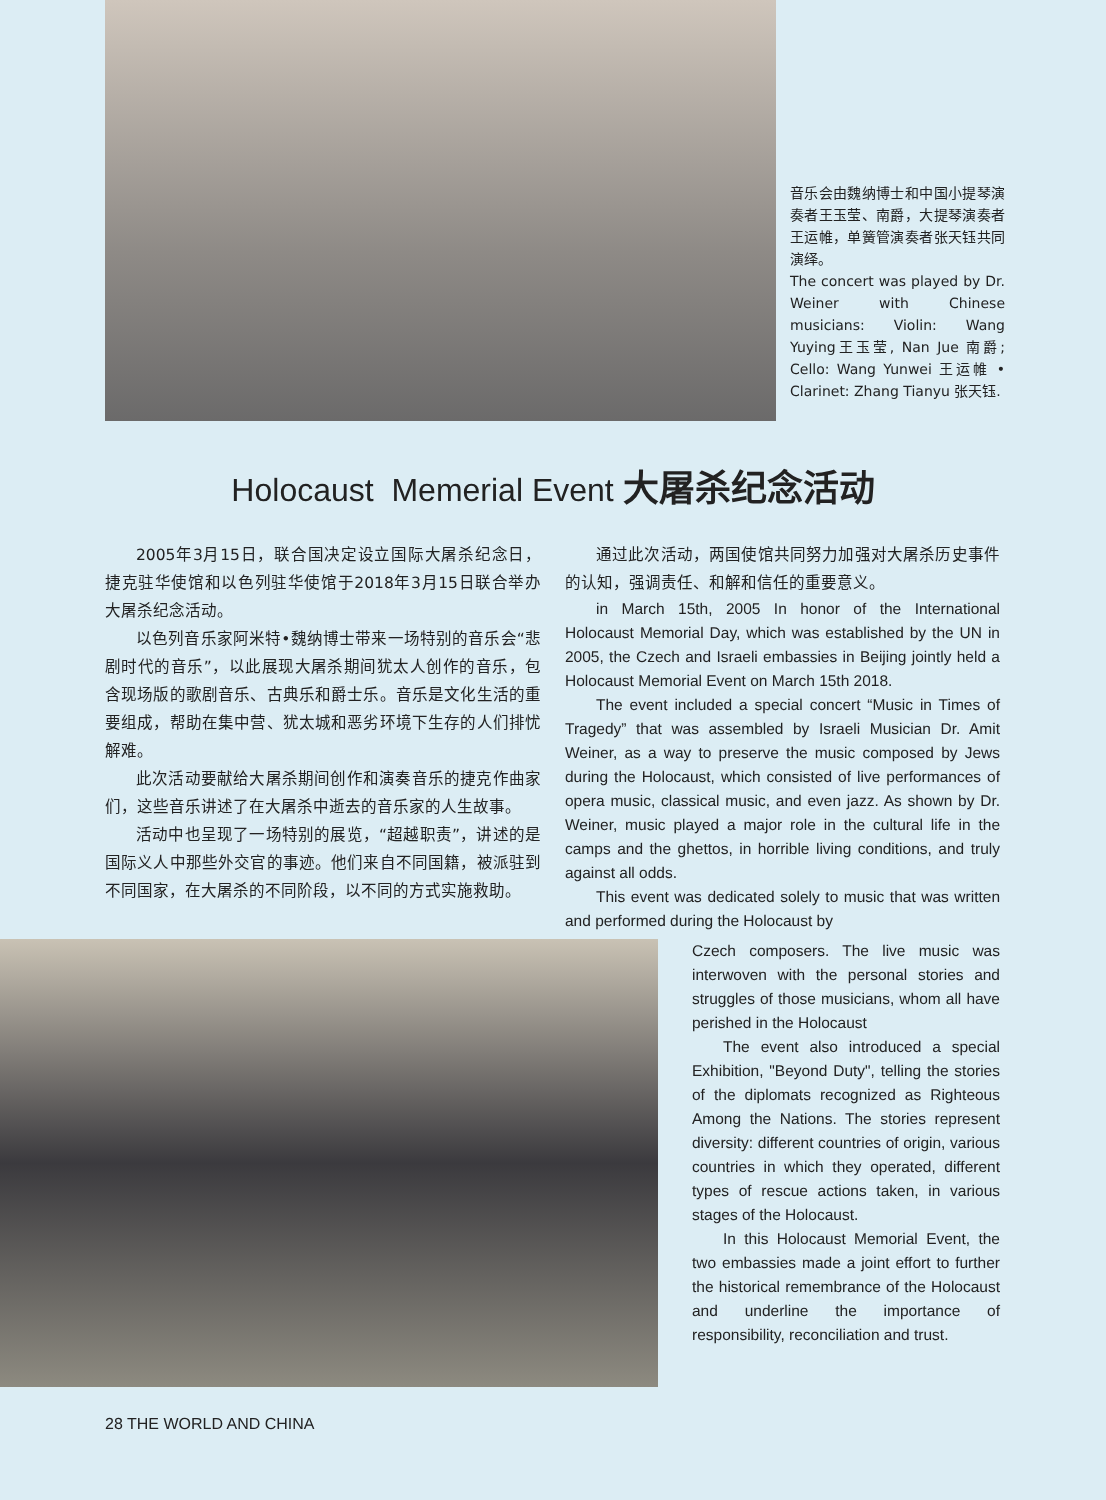音乐会由魏纳博士和中国小提琴演奏者王玉莹、南爵，大提琴演奏者王运帷，单簧管演奏者张天钰共同演绎。
The concert was played by Dr. Weiner with Chinese musicians: Violin: Wang Yuying王玉莹, Nan Jue 南爵; Cello: Wang Yunwei 王运帷 • Clarinet: Zhang Tianyu 张天钰.
Holocaust Memerial Event 大屠杀纪念活动
2005年3月15日，联合国决定设立国际大屠杀纪念日，捷克驻华使馆和以色列驻华使馆于2018年3月15日联合举办大屠杀纪念活动。
以色列音乐家阿米特•魏纳博士带来一场特别的音乐会“悲剧时代的音乐”，以此展现大屠杀期间犹太人创作的音乐，包含现场版的歌剧音乐、古典乐和爵士乐。音乐是文化生活的重要组成，帮助在集中营、犹太城和恶劣环境下生存的人们排忧解难。
此次活动要献给大屠杀期间创作和演奏音乐的捷克作曲家们，这些音乐讲述了在大屠杀中逝去的音乐家的人生故事。
活动中也呈现了一场特别的展览，“超越职责”，讲述的是国际义人中那些外交官的事迹。他们来自不同国籍，被派驻到不同国家，在大屠杀的不同阶段，以不同的方式实施救助。
通过此次活动，两国使馆共同努力加强对大屠杀历史事件的认知，强调责任、和解和信任的重要意义。
in March 15th, 2005 In honor of the International Holocaust Memorial Day, which was established by the UN in 2005, the Czech and Israeli embassies in Beijing jointly held a Holocaust Memorial Event on March 15th 2018.
The event included a special concert “Music in Times of Tragedy” that was assembled by Israeli Musician Dr. Amit Weiner, as a way to preserve the music composed by Jews during the Holocaust, which consisted of live performances of opera music, classical music, and even jazz. As shown by Dr. Weiner, music played a major role in the cultural life in the camps and the ghettos, in horrible living conditions, and truly against all odds.
This event was dedicated solely to music that was written and performed during the Holocaust by
Czech composers. The live music was interwoven with the personal stories and struggles of those musicians, whom all have perished in the Holocaust
The event also introduced a special Exhibition, "Beyond Duty", telling the stories of the diplomats recognized as Righteous Among the Nations. The stories represent diversity: different countries of origin, various countries in which they operated, different types of rescue actions taken, in various stages of the Holocaust.
In this Holocaust Memorial Event, the two embassies made a joint effort to further the historical remembrance of the Holocaust and underline the importance of responsibility, reconciliation and trust.
28 THE WORLD AND CHINA